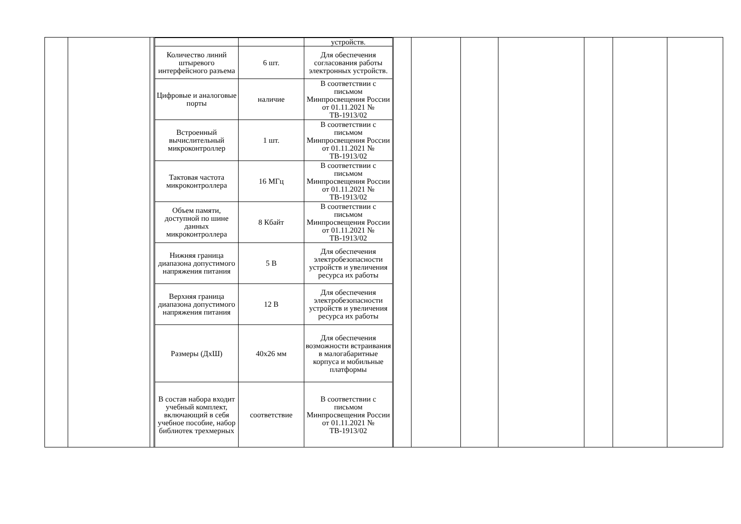| | | устройств. |
| Количество линий штыревого интерфейсного разъема | 6 шт. | Для обеспечения согласования работы электронных устройств. |
| Цифровые и аналоговые порты | наличие | В соответствии с письмом Минпросвещения России от 01.11.2021 № ТВ-1913/02 |
| Встроенный вычислительный микроконтроллер | 1 шт. | В соответствии с письмом Минпросвещения России от 01.11.2021 № ТВ-1913/02 |
| Тактовая частота микроконтроллера | 16 МГц | В соответствии с письмом Минпросвещения России от 01.11.2021 № ТВ-1913/02 |
| Объем памяти, доступной по шине данных микроконтроллера | 8 Кбайт | В соответствии с письмом Минпросвещения России от 01.11.2021 № ТВ-1913/02 |
| Нижняя граница диапазона допустимого напряжения питания | 5 В | Для обеспечения электробезопасности устройств и увеличения ресурса их работы |
| Верхняя граница диапазона допустимого напряжения питания | 12 В | Для обеспечения электробезопасности устройств и увеличения ресурса их работы |
| Размеры (ДхШ) | 40х26 мм | Для обеспечения возможности встраивания в малогабаритные корпуса и мобильные платформы |
| В состав набора входит учебный комплект, включающий в себя учебное пособие, набор библиотек трехмерных | соответствие | В соответствии с письмом Минпросвещения России от 01.11.2021 № ТВ-1913/02 |